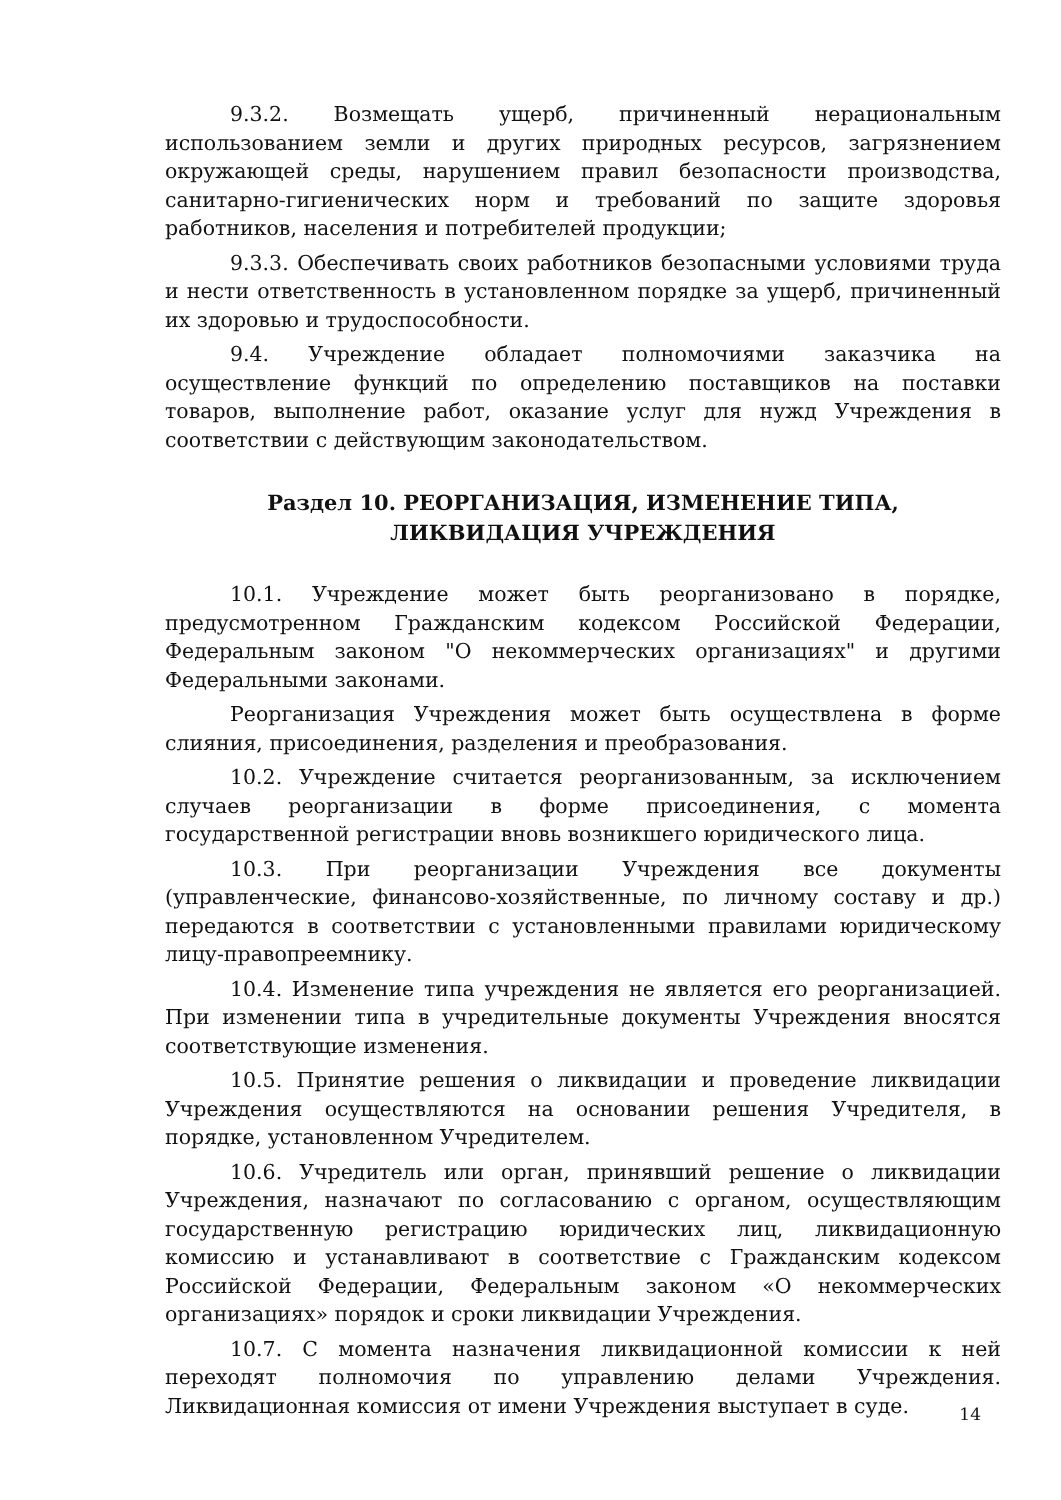9.3.2. Возмещать ущерб, причиненный нерациональным использованием земли и других природных ресурсов, загрязнением окружающей среды, нарушением правил безопасности производства, санитарно-гигиенических норм и требований по защите здоровья работников, населения и потребителей продукции;
9.3.3. Обеспечивать своих работников безопасными условиями труда и нести ответственность в установленном порядке за ущерб, причиненный их здоровью и трудоспособности.
9.4. Учреждение обладает полномочиями заказчика на осуществление функций по определению поставщиков на поставки товаров, выполнение работ, оказание услуг для нужд Учреждения в соответствии с действующим законодательством.
Раздел 10. РЕОРГАНИЗАЦИЯ, ИЗМЕНЕНИЕ ТИПА,
ЛИКВИДАЦИЯ УЧРЕЖДЕНИЯ
10.1. Учреждение может быть реорганизовано в порядке, предусмотренном Гражданским кодексом Российской Федерации, Федеральным законом "О некоммерческих организациях" и другими Федеральными законами.
Реорганизация Учреждения может быть осуществлена в форме слияния, присоединения, разделения и преобразования.
10.2. Учреждение считается реорганизованным, за исключением случаев реорганизации в форме присоединения, с момента государственной регистрации вновь возникшего юридического лица.
10.3. При реорганизации Учреждения все документы (управленческие, финансово-хозяйственные, по личному составу и др.) передаются в соответствии с установленными правилами юридическому лицу-правопреемнику.
10.4. Изменение типа учреждения не является его реорганизацией. При изменении типа в учредительные документы Учреждения вносятся соответствующие изменения.
10.5. Принятие решения о ликвидации и проведение ликвидации Учреждения осуществляются на основании решения Учредителя, в порядке, установленном Учредителем.
10.6. Учредитель или орган, принявший решение о ликвидации Учреждения, назначают по согласованию с органом, осуществляющим государственную регистрацию юридических лиц, ликвидационную комиссию и устанавливают в соответствие с Гражданским кодексом Российской Федерации, Федеральным законом «О некоммерческих организациях» порядок и сроки ликвидации Учреждения.
10.7. С момента назначения ликвидационной комиссии к ней переходят полномочия по управлению делами Учреждения. Ликвидационная комиссия от имени Учреждения выступает в суде.
14